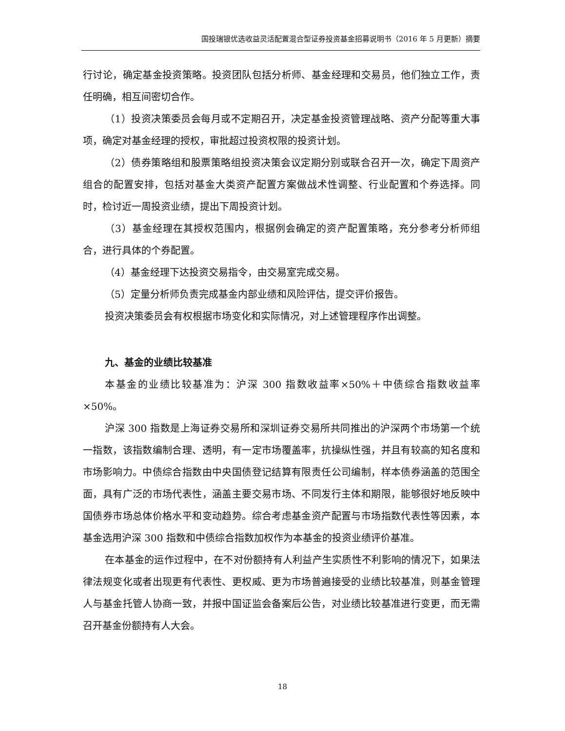国投瑞银优选收益灵活配置混合型证券投资基金招募说明书（2016 年 5 月更新）摘要
行讨论，确定基金投资策略。投资团队包括分析师、基金经理和交易员，他们独立工作，责任明确，相互间密切合作。
（1）投资决策委员会每月或不定期召开，决定基金投资管理战略、资产分配等重大事项，确定对基金经理的授权，审批超过投资权限的投资计划。
（2）债券策略组和股票策略组投资决策会议定期分别或联合召开一次，确定下周资产组合的配置安排，包括对基金大类资产配置方案做战术性调整、行业配置和个券选择。同时，检讨近一周投资业绩，提出下周投资计划。
（3）基金经理在其授权范围内，根据例会确定的资产配置策略，充分参考分析师组合，进行具体的个券配置。
（4）基金经理下达投资交易指令，由交易室完成交易。
（5）定量分析师负责完成基金内部业绩和风险评估，提交评价报告。
投资决策委员会有权根据市场变化和实际情况，对上述管理程序作出调整。
九、基金的业绩比较基准
本基金的业绩比较基准为：沪深 300 指数收益率×50%＋中债综合指数收益率×50%。
沪深 300 指数是上海证券交易所和深圳证券交易所共同推出的沪深两个市场第一个统一指数，该指数编制合理、透明，有一定市场覆盖率，抗操纵性强，并且有较高的知名度和市场影响力。中债综合指数由中央国债登记结算有限责任公司编制，样本债券涵盖的范围全面，具有广泛的市场代表性，涵盖主要交易市场、不同发行主体和期限，能够很好地反映中国债券市场总体价格水平和变动趋势。综合考虑基金资产配置与市场指数代表性等因素，本基金选用沪深 300 指数和中债综合指数加权作为本基金的投资业绩评价基准。
在本基金的运作过程中，在不对份额持有人利益产生实质性不利影响的情况下，如果法律法规变化或者出现更有代表性、更权威、更为市场普遍接受的业绩比较基准，则基金管理人与基金托管人协商一致，并报中国证监会备案后公告，对业绩比较基准进行变更，而无需召开基金份额持有人大会。
18